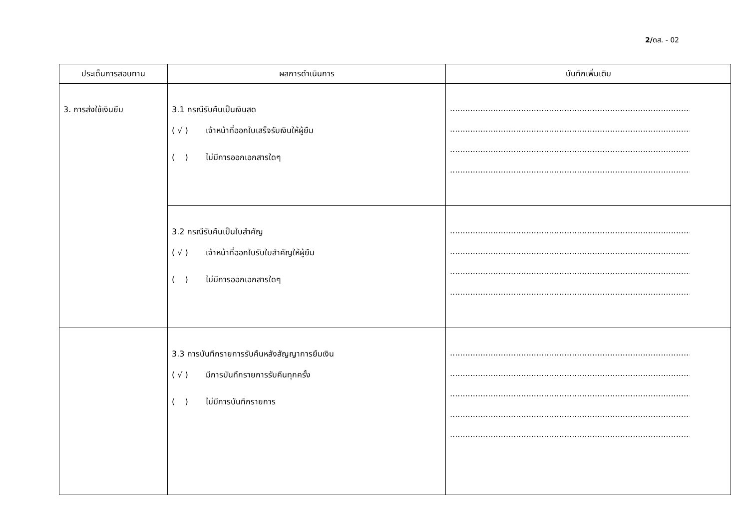2/ตส. - 02
| ประเด็นการสอบทาน | ผลการดำเนินการ | บันทึกเพิ่มเติม |
| --- | --- | --- |
| 3. การส่งใช้เงินยืม | 3.1 กรณีรับคืนเป็นเงินสด ( √ ) เจ้าหน้าที่ออกใบเสร็จรับเงินให้ผู้ยืม ( ) ไม่มีการออกเอกสารใดๆ | ........................................................................................................ ........................................................................................................ ........................................................................................................ ........................................................................................................ |
| | 3.2 กรณีรับคืนเป็นใบสำคัญ ( √ ) เจ้าหน้าที่ออกใบรับใบสำคัญให้ผู้ยืม ( ) ไม่มีการออกเอกสารใดๆ | ........................................................................................................ ........................................................................................................ ........................................................................................................ ........................................................................................................ |
| | 3.3 การบันทึกรายการรับคืนหลังสัญญาการยืมเงิน ( √ ) มีการบันทึกรายการรับคืนทุกครั้ง ( ) ไม่มีการบันทึกรายการ | ........................................................................................................ ........................................................................................................ ........................................................................................................ ........................................................................................................ ........................................................................................................ |